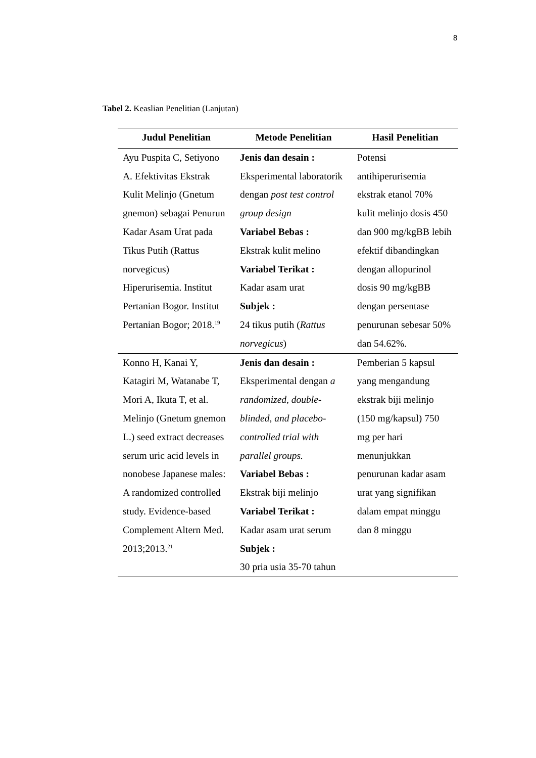8
Tabel 2. Keaslian Penelitian (Lanjutan)
| Judul Penelitian | Metode Penelitian | Hasil Penelitian |
| --- | --- | --- |
| Ayu Puspita C, Setiyono A. Efektivitas Ekstrak Kulit Melinjo (Gnetum gnemon) sebagai Penurun Kadar Asam Urat pada Tikus Putih (Rattus norvegicus) Hiperurisemia. Institut Pertanian Bogor. Institut Pertanian Bogor; 2018.<sup>19</sup> | Jenis dan desain : Eksperimental laboratorik dengan post test control group design Variabel Bebas : Ekstrak kulit melino Variabel Terikat : Kadar asam urat Subjek : 24 tikus putih ( Rattus norvegicus ) | Potensi antihiperurisemia ekstrak etanol 70% kulit melinjo dosis 450 dan 900 mg/kgBB lebih efektif dibandingkan dengan allopurinol dosis 90 mg/kgBB dengan persentase penurunan sebesar 50% dan 54.62%. |
| Konno H, Kanai Y, Katagiri M, Watanabe T, Mori A, Ikuta T, et al. Melinjo (Gnetum gnemon L.) seed extract decreases serum uric acid levels in nonobese Japanese males: A randomized controlled study. Evidence-based Complement Altern Med. 2013;2013.<sup>21</sup> | Jenis dan desain : Eksperimental dengan a randomized, double-blinded, and placebo-controlled trial with parallel groups. Variabel Bebas : Ekstrak biji melinjo Variabel Terikat : Kadar asam urat serum Subjek : 30 pria usia 35-70 tahun | Pemberian 5 kapsul yang mengandung ekstrak biji melinjo (150 mg/kapsul) 750 mg per hari menunjukkan penurunan kadar asam urat yang signifikan dalam empat minggu dan 8 minggu |